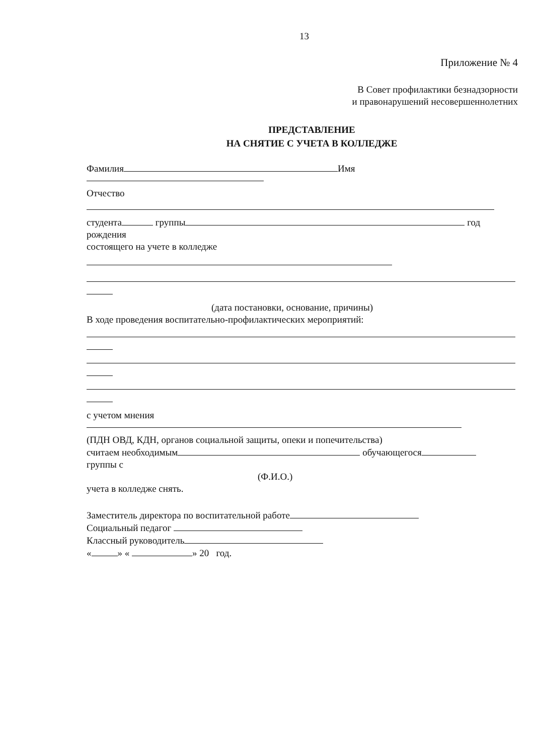13
Приложение № 4
В Совет профилактики безнадзорности
и правонарушений несовершеннолетних
ПРЕДСТАВЛЕНИЕ
НА СНЯТИЕ С УЧЕТА В КОЛЛЕДЖЕ
Фамилия Имя
Отчество
студента группы год
рождения
состоящего на учете в колледже
(дата постановки, основание, причины)
В ходе проведения воспитательно-профилактических мероприятий:
с учетом мнения
(ПДН ОВД, КДН, органов социальной защиты, опеки и попечительства)
считаем необходимым обучающегося
группы с
(Ф.И.О.)
учета в колледже снять.
Заместитель директора по воспитательной работе
Социальный педагог
Классный руководитель
« » « » 20 год.